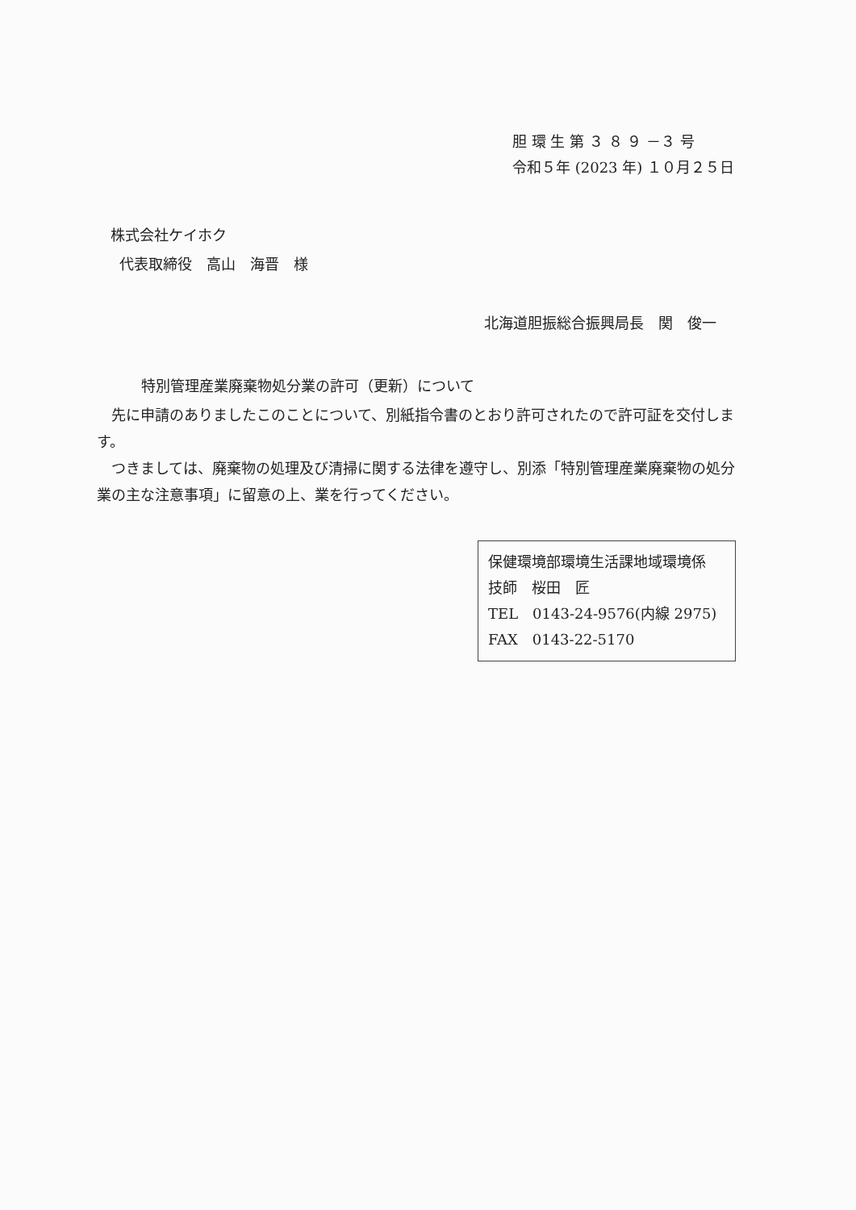胆 環 生 第 ３ ８ ９ －３ 号
令和５年 (2023 年) １０月２５日
株式会社ケイホク
代表取締役　高山　海晋　様
北海道胆振総合振興局長　関　俊一
特別管理産業廃棄物処分業の許可（更新）について
　先に申請のありましたこのことについて、別紙指令書のとおり許可されたので許可証を交付します。
　つきましては、廃棄物の処理及び清掃に関する法律を遵守し、別添「特別管理産業廃棄物の処分業の主な注意事項」に留意の上、業を行ってください。
保健環境部環境生活課地域環境係
技師　桜田　匠
TEL　0143-24-9576(内線 2975)
FAX　0143-22-5170